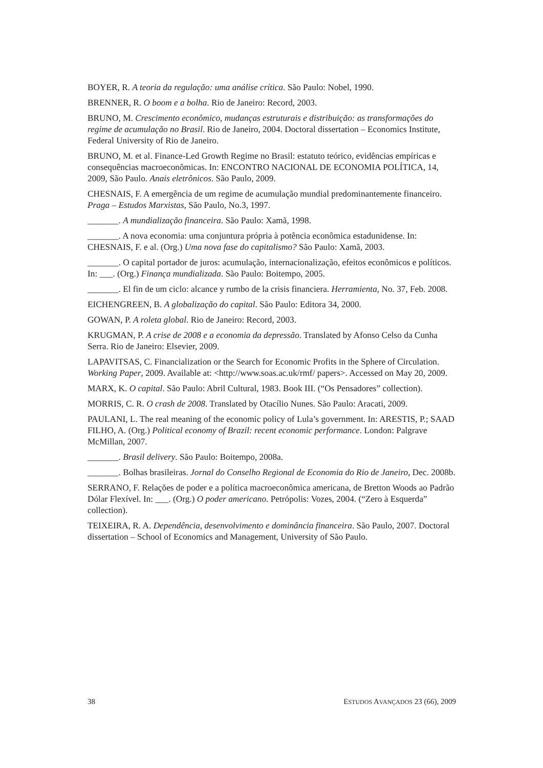BOYER, R. A teoria da regulação: uma análise crítica. São Paulo: Nobel, 1990.
BRENNER, R. O boom e a bolha. Rio de Janeiro: Record, 2003.
BRUNO, M. Crescimento econômico, mudanças estruturais e distribuição: as transformações do regime de acumulação no Brasil. Rio de Janeiro, 2004. Doctoral dissertation – Economics Institute, Federal University of Rio de Janeiro.
BRUNO, M. et al. Finance-Led Growth Regime no Brasil: estatuto teórico, evidências empíricas e consequências macroeconômicas. In: ENCONTRO NACIONAL DE ECONOMIA POLÍTICA, 14, 2009, São Paulo. Anais eletrônicos. São Paulo, 2009.
CHESNAIS, F. A emergência de um regime de acumulação mundial predominantemente financeiro. Praga – Estudos Marxistas, São Paulo, No.3, 1997.
_______. A mundialização financeira. São Paulo: Xamã, 1998.
_______. A nova economia: uma conjuntura própria à potência econômica estadunidense. In: CHESNAIS, F. e al. (Org.) Uma nova fase do capitalismo? São Paulo: Xamã, 2003.
_______. O capital portador de juros: acumulação, internacionalização, efeitos econômicos e políticos. In: ___. (Org.) Finança mundializada. São Paulo: Boitempo, 2005.
_______. El fin de um ciclo: alcance y rumbo de la crisis financiera. Herramienta, No. 37, Feb. 2008.
EICHENGREEN, B. A globalização do capital. São Paulo: Editora 34, 2000.
GOWAN, P. A roleta global. Rio de Janeiro: Record, 2003.
KRUGMAN, P. A crise de 2008 e a economia da depressão. Translated by Afonso Celso da Cunha Serra. Rio de Janeiro: Elsevier, 2009.
LAPAVITSAS, C. Financialization or the Search for Economic Profits in the Sphere of Circulation. Working Paper, 2009. Available at: <http://www.soas.ac.uk/rmf/ papers>. Accessed on May 20, 2009.
MARX, K. O capital. São Paulo: Abril Cultural, 1983. Book III. (“Os Pensadores” collection).
MORRIS, C. R. O crash de 2008. Translated by Otacílio Nunes. São Paulo: Aracati, 2009.
PAULANI, L. The real meaning of the economic policy of Lula’s government. In: ARESTIS, P.; SAAD FILHO, A. (Org.) Political economy of Brazil: recent economic performance. London: Palgrave McMillan, 2007.
_______. Brasil delivery. São Paulo: Boitempo, 2008a.
_______. Bolhas brasileiras. Jornal do Conselho Regional de Economia do Rio de Janeiro, Dec. 2008b.
SERRANO, F. Relações de poder e a política macroeconômica americana, de Bretton Woods ao Padrão Dólar Flexível. In: ___. (Org.) O poder americano. Petrópolis: Vozes, 2004. (“Zero à Esquerda” collection).
TEIXEIRA, R. A. Dependência, desenvolvimento e dominância financeira. São Paulo, 2007. Doctoral dissertation – School of Economics and Management, University of São Paulo.
38 ESTUDOS AVANÇADOS 23 (66), 2009